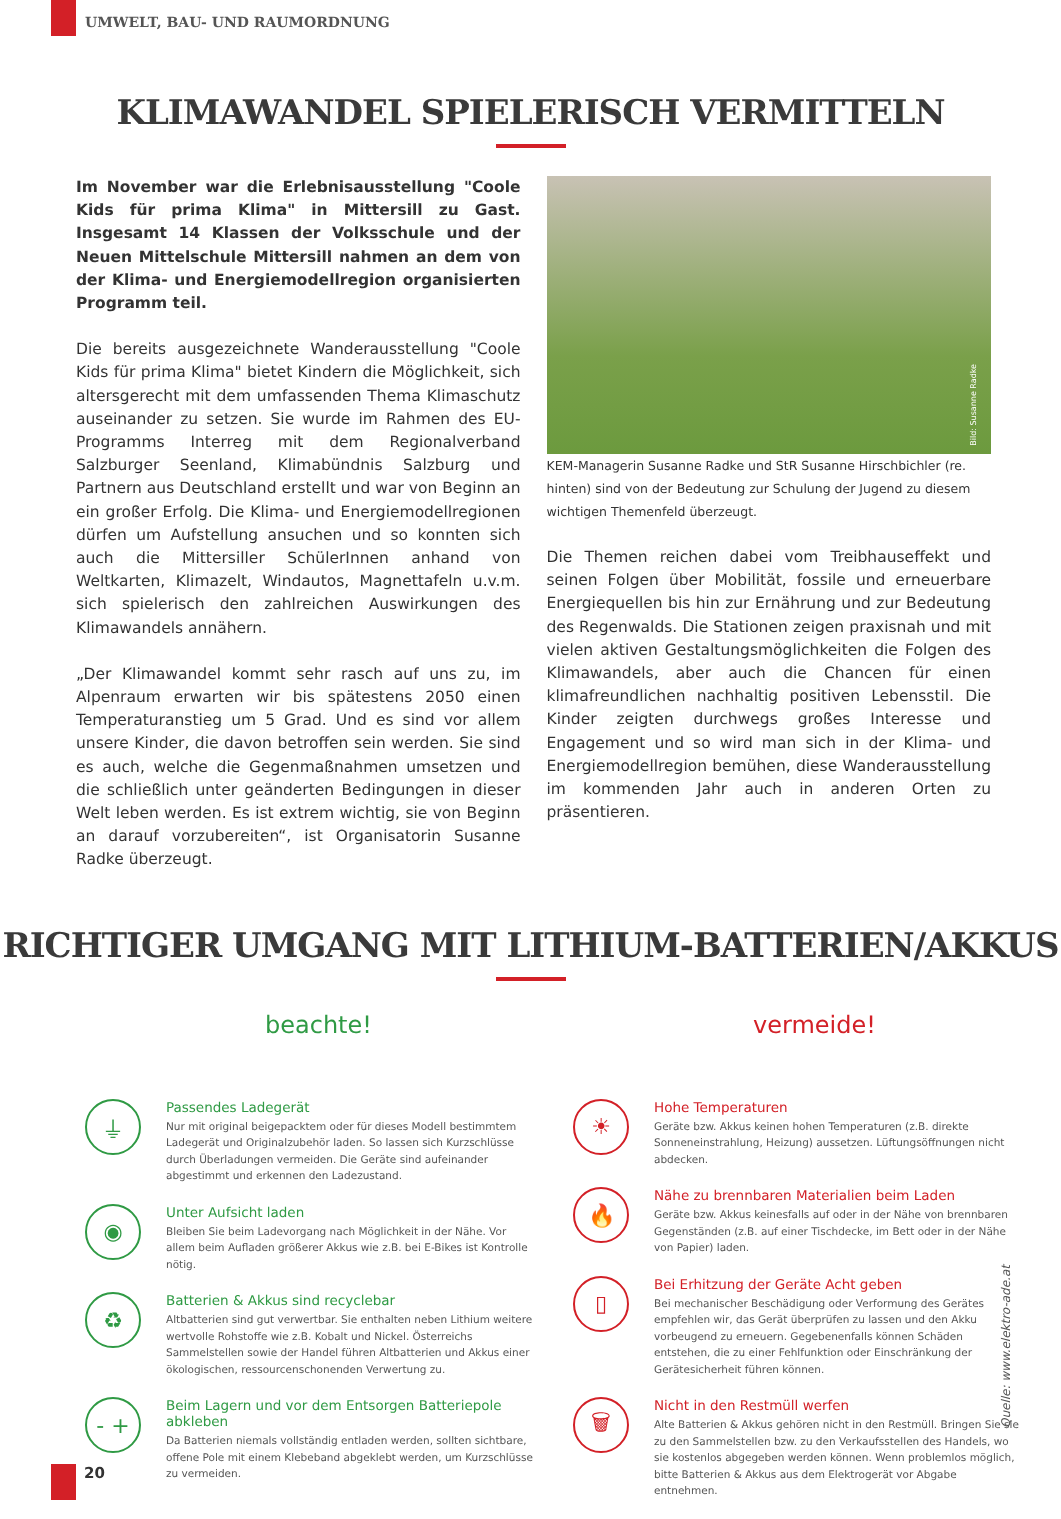UMWELT, BAU- UND RAUMORDNUNG
KLIMAWANDEL SPIELERISCH VERMITTELN
Im November war die Erlebnisausstellung "Coole Kids für prima Klima" in Mittersill zu Gast. Insgesamt 14 Klassen der Volksschule und der Neuen Mittelschule Mittersill nahmen an dem von der Klima- und Energiemodellregion organisierten Programm teil.
Die bereits ausgezeichnete Wanderausstellung "Coole Kids für prima Klima" bietet Kindern die Möglichkeit, sich altersgerecht mit dem umfassenden Thema Klimaschutz auseinander zu setzen. Sie wurde im Rahmen des EU-Programms Interreg mit dem Regionalverband Salzburger Seenland, Klimabündnis Salzburg und Partnern aus Deutschland erstellt und war von Beginn an ein großer Erfolg. Die Klima- und Energiemodellregionen dürfen um Aufstellung ansuchen und so konnten sich auch die Mittersiller SchülerInnen anhand von Weltkarten, Klimazelt, Windautos, Magnettafeln u.v.m. sich spielerisch den zahlreichen Auswirkungen des Klimawandels annähern.
„Der Klimawandel kommt sehr rasch auf uns zu, im Alpenraum erwarten wir bis spätestens 2050 einen Temperaturanstieg um 5 Grad. Und es sind vor allem unsere Kinder, die davon betroffen sein werden. Sie sind es auch, welche die Gegenmaßnahmen umsetzen und die schließlich unter geänderten Bedingungen in dieser Welt leben werden. Es ist extrem wichtig, sie von Beginn an darauf vorzubereiten“, ist Organisatorin Susanne Radke überzeugt.
Bild: Susanne Radke
KEM-Managerin Susanne Radke und StR Susanne Hirschbichler (re. hinten) sind von der Bedeutung zur Schulung der Jugend zu diesem wichtigen Themenfeld überzeugt.
Die Themen reichen dabei vom Treibhauseffekt und seinen Folgen über Mobilität, fossile und erneuerbare Energiequellen bis hin zur Ernährung und zur Bedeutung des Regenwalds. Die Stationen zeigen praxisnah und mit vielen aktiven Gestaltungsmöglichkeiten die Folgen des Klimawandels, aber auch die Chancen für einen klimafreundlichen nachhaltig positiven Lebensstil. Die Kinder zeigten durchwegs großes Interesse und Engagement und so wird man sich in der Klima- und Energiemodellregion bemühen, diese Wanderausstellung im kommenden Jahr auch in anderen Orten zu präsentieren.
RICHTIGER UMGANG MIT LITHIUM-BATTERIEN/AKKUS
beachte!
⏚
Passendes Ladegerät
Nur mit original beigepacktem oder für dieses Modell bestimmtem Ladegerät und Originalzubehör laden. So lassen sich Kurzschlüsse durch Überladungen vermeiden. Die Geräte sind aufeinander abgestimmt und erkennen den Ladezustand.
◉
Unter Aufsicht laden
Bleiben Sie beim Ladevorgang nach Möglichkeit in der Nähe. Vor allem beim Aufladen größerer Akkus wie z.B. bei E-Bikes ist Kontrolle nötig.
♻
Batterien & Akkus sind recyclebar
Altbatterien sind gut verwertbar. Sie enthalten neben Lithium weitere wertvolle Rohstoffe wie z.B. Kobalt und Nickel. Österreichs Sammelstellen sowie der Handel führen Altbatterien und Akkus einer ökologischen, ressourcenschonenden Verwertung zu.
- +
Beim Lagern und vor dem Entsorgen Batteriepole abkleben
Da Batterien niemals vollständig entladen werden, sollten sichtbare, offene Pole mit einem Klebeband abgeklebt werden, um Kurzschlüsse zu vermeiden.
vermeide!
☀
Hohe Temperaturen
Geräte bzw. Akkus keinen hohen Temperaturen (z.B. direkte Sonneneinstrahlung, Heizung) aussetzen. Lüftungsöffnungen nicht abdecken.
🔥
Nähe zu brennbaren Materialien beim Laden
Geräte bzw. Akkus keinesfalls auf oder in der Nähe von brennbaren Gegenständen (z.B. auf einer Tischdecke, im Bett oder in der Nähe von Papier) laden.
▯
Bei Erhitzung der Geräte Acht geben
Bei mechanischer Beschädigung oder Verformung des Gerätes empfehlen wir, das Gerät überprüfen zu lassen und den Akku vorbeugend zu erneuern. Gegebenenfalls können Schäden entstehen, die zu einer Fehlfunktion oder Einschränkung der Gerätesicherheit führen können.
🗑
Nicht in den Restmüll werfen
Alte Batterien & Akkus gehören nicht in den Restmüll. Bringen Sie sie zu den Sammelstellen bzw. zu den Verkaufsstellen des Handels, wo sie kostenlos abgegeben werden können. Wenn problemlos möglich, bitte Batterien & Akkus aus dem Elektrogerät vor Abgabe entnehmen.
Quelle: www.elektro-ade.at
20